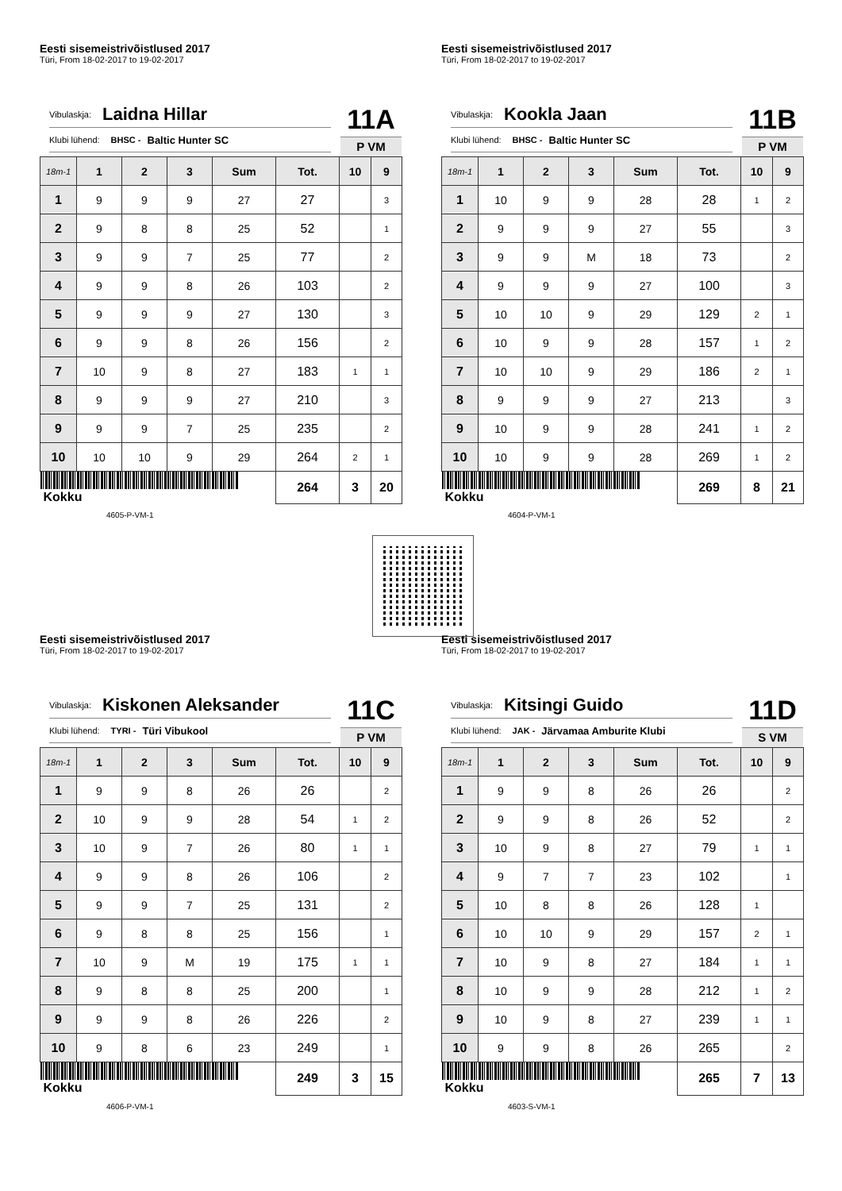Eesti sisemeistrivõistlused 2017
Türi, From 18-02-2017 to 19-02-2017
Vibulaskja: Laidna Hillar
Klubi lühend: BHSC - Baltic Hunter SC
11A
P VM
| 18m-1 | 1 | 2 | 3 | Sum | Tot. | 10 | 9 |
| --- | --- | --- | --- | --- | --- | --- | --- |
| 1 | 9 | 9 | 9 | 27 | 27 | | 3 |
| 2 | 9 | 8 | 8 | 25 | 52 | | 1 |
| 3 | 9 | 9 | 7 | 25 | 77 | | 2 |
| 4 | 9 | 9 | 8 | 26 | 103 | | 2 |
| 5 | 9 | 9 | 9 | 27 | 130 | | 3 |
| 6 | 9 | 9 | 8 | 26 | 156 | | 2 |
| 7 | 10 | 9 | 8 | 27 | 183 | 1 | 1 |
| 8 | 9 | 9 | 9 | 27 | 210 | | 3 |
| 9 | 9 | 9 | 7 | 25 | 235 | | 2 |
| 10 | 10 | 10 | 9 | 29 | 264 | 2 | 1 |
| Kokku | | | | | 264 | 3 | 20 |
4605-P-VM-1
Eesti sisemeistrivõistlused 2017
Türi, From 18-02-2017 to 19-02-2017
Vibulaskja: Kookla Jaan
Klubi lühend: BHSC - Baltic Hunter SC
11B
P VM
| 18m-1 | 1 | 2 | 3 | Sum | Tot. | 10 | 9 |
| --- | --- | --- | --- | --- | --- | --- | --- |
| 1 | 10 | 9 | 9 | 28 | 28 | 1 | 2 |
| 2 | 9 | 9 | 9 | 27 | 55 | | 3 |
| 3 | 9 | 9 | M | 18 | 73 | | 2 |
| 4 | 9 | 9 | 9 | 27 | 100 | | 3 |
| 5 | 10 | 10 | 9 | 29 | 129 | 2 | 1 |
| 6 | 10 | 9 | 9 | 28 | 157 | 1 | 2 |
| 7 | 10 | 10 | 9 | 29 | 186 | 2 | 1 |
| 8 | 9 | 9 | 9 | 27 | 213 | | 3 |
| 9 | 10 | 9 | 9 | 28 | 241 | 1 | 2 |
| 10 | 10 | 9 | 9 | 28 | 269 | 1 | 2 |
| Kokku | | | | | 269 | 8 | 21 |
4604-P-VM-1
Eesti sisemeistrivõistlused 2017
Türi, From 18-02-2017 to 19-02-2017
Vibulaskja: Kiskonen Aleksander
Klubi lühend: TYRI - Türi Vibukool
11C
P VM
| 18m-1 | 1 | 2 | 3 | Sum | Tot. | 10 | 9 |
| --- | --- | --- | --- | --- | --- | --- | --- |
| 1 | 9 | 9 | 8 | 26 | 26 | | 2 |
| 2 | 10 | 9 | 9 | 28 | 54 | 1 | 2 |
| 3 | 10 | 9 | 7 | 26 | 80 | 1 | 1 |
| 4 | 9 | 9 | 8 | 26 | 106 | | 2 |
| 5 | 9 | 9 | 7 | 25 | 131 | | 2 |
| 6 | 9 | 8 | 8 | 25 | 156 | | 1 |
| 7 | 10 | 9 | M | 19 | 175 | 1 | 1 |
| 8 | 9 | 8 | 8 | 25 | 200 | | 1 |
| 9 | 9 | 9 | 8 | 26 | 226 | | 2 |
| 10 | 9 | 8 | 6 | 23 | 249 | | 1 |
| Kokku | | | | | 249 | 3 | 15 |
4606-P-VM-1
Eesti sisemeistrivõistlused 2017
Türi, From 18-02-2017 to 19-02-2017
Vibulaskja: Kitsingi Guido
Klubi lühend: JAK - Järvamaa Amburite Klubi
11D
S VM
| 18m-1 | 1 | 2 | 3 | Sum | Tot. | 10 | 9 |
| --- | --- | --- | --- | --- | --- | --- | --- |
| 1 | 9 | 9 | 8 | 26 | 26 | | 2 |
| 2 | 9 | 9 | 8 | 26 | 52 | | 2 |
| 3 | 10 | 9 | 8 | 27 | 79 | 1 | 1 |
| 4 | 9 | 7 | 7 | 23 | 102 | | 1 |
| 5 | 10 | 8 | 8 | 26 | 128 | 1 | |
| 6 | 10 | 10 | 9 | 29 | 157 | 2 | 1 |
| 7 | 10 | 9 | 8 | 27 | 184 | 1 | 1 |
| 8 | 10 | 9 | 9 | 28 | 212 | 1 | 2 |
| 9 | 10 | 9 | 8 | 27 | 239 | 1 | 1 |
| 10 | 9 | 9 | 8 | 26 | 265 | | 2 |
| Kokku | | | | | 265 | 7 | 13 |
4603-S-VM-1